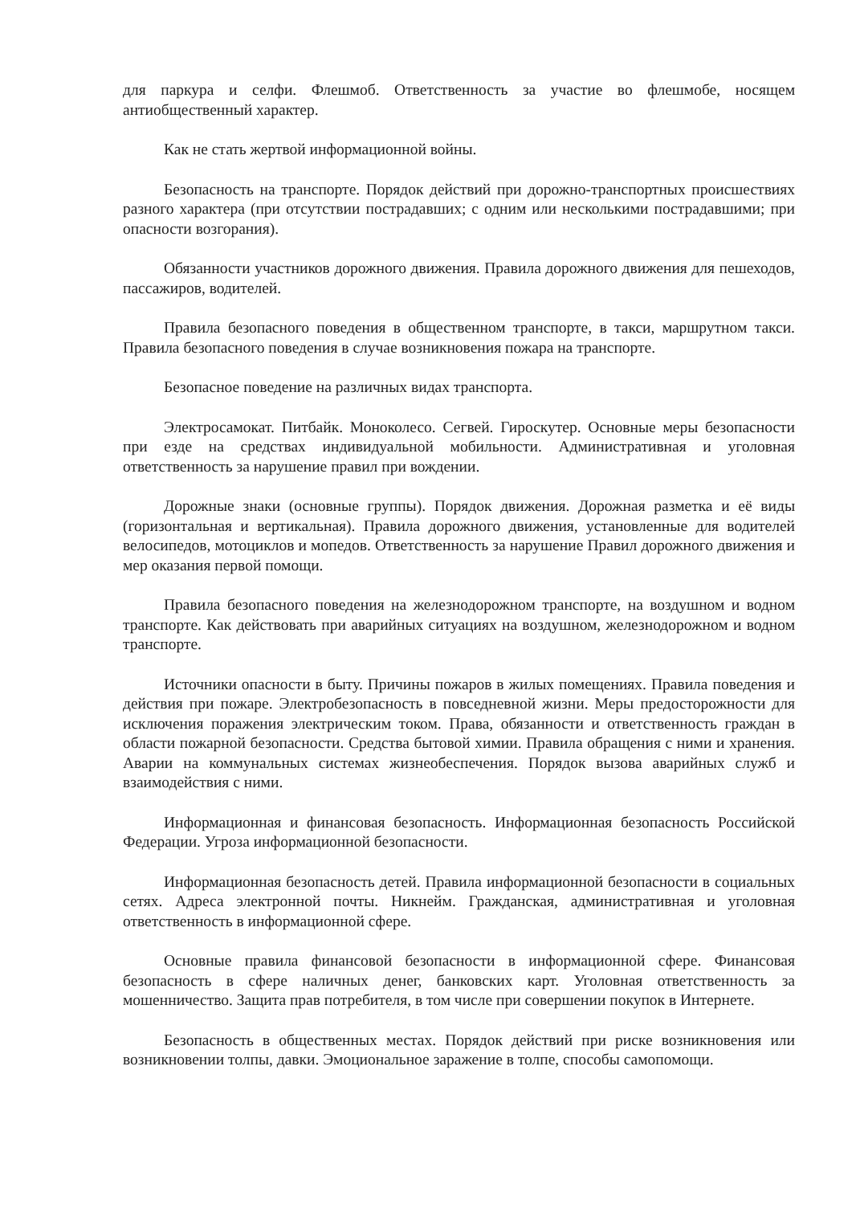для паркура и селфи. Флешмоб. Ответственность за участие во флешмобе, носящем антиобщественный характер.
Как не стать жертвой информационной войны.
Безопасность на транспорте. Порядок действий при дорожно-транспортных происшествиях разного характера (при отсутствии пострадавших; с одним или несколькими пострадавшими; при опасности возгорания).
Обязанности участников дорожного движения. Правила дорожного движения для пешеходов, пассажиров, водителей.
Правила безопасного поведения в общественном транспорте, в такси, маршрутном такси. Правила безопасного поведения в случае возникновения пожара на транспорте.
Безопасное поведение на различных видах транспорта.
Электросамокат. Питбайк. Моноколесо. Сегвей. Гироскутер. Основные меры безопасности при езде на средствах индивидуальной мобильности. Административная и уголовная ответственность за нарушение правил при вождении.
Дорожные знаки (основные группы). Порядок движения. Дорожная разметка и её виды (горизонтальная и вертикальная). Правила дорожного движения, установленные для водителей велосипедов, мотоциклов и мопедов. Ответственность за нарушение Правил дорожного движения и мер оказания первой помощи.
Правила безопасного поведения на железнодорожном транспорте, на воздушном и водном транспорте. Как действовать при аварийных ситуациях на воздушном, железнодорожном и водном транспорте.
Источники опасности в быту. Причины пожаров в жилых помещениях. Правила поведения и действия при пожаре. Электробезопасность в повседневной жизни. Меры предосторожности для исключения поражения электрическим током. Права, обязанности и ответственность граждан в области пожарной безопасности. Средства бытовой химии. Правила обращения с ними и хранения. Аварии на коммунальных системах жизнеобеспечения. Порядок вызова аварийных служб и взаимодействия с ними.
Информационная и финансовая безопасность. Информационная безопасность Российской Федерации. Угроза информационной безопасности.
Информационная безопасность детей. Правила информационной безопасности в социальных сетях. Адреса электронной почты. Никнейм. Гражданская, административная и уголовная ответственность в информационной сфере.
Основные правила финансовой безопасности в информационной сфере. Финансовая безопасность в сфере наличных денег, банковских карт. Уголовная ответственность за мошенничество. Защита прав потребителя, в том числе при совершении покупок в Интернете.
Безопасность в общественных местах. Порядок действий при риске возникновения или возникновении толпы, давки. Эмоциональное заражение в толпе, способы самопомощи.